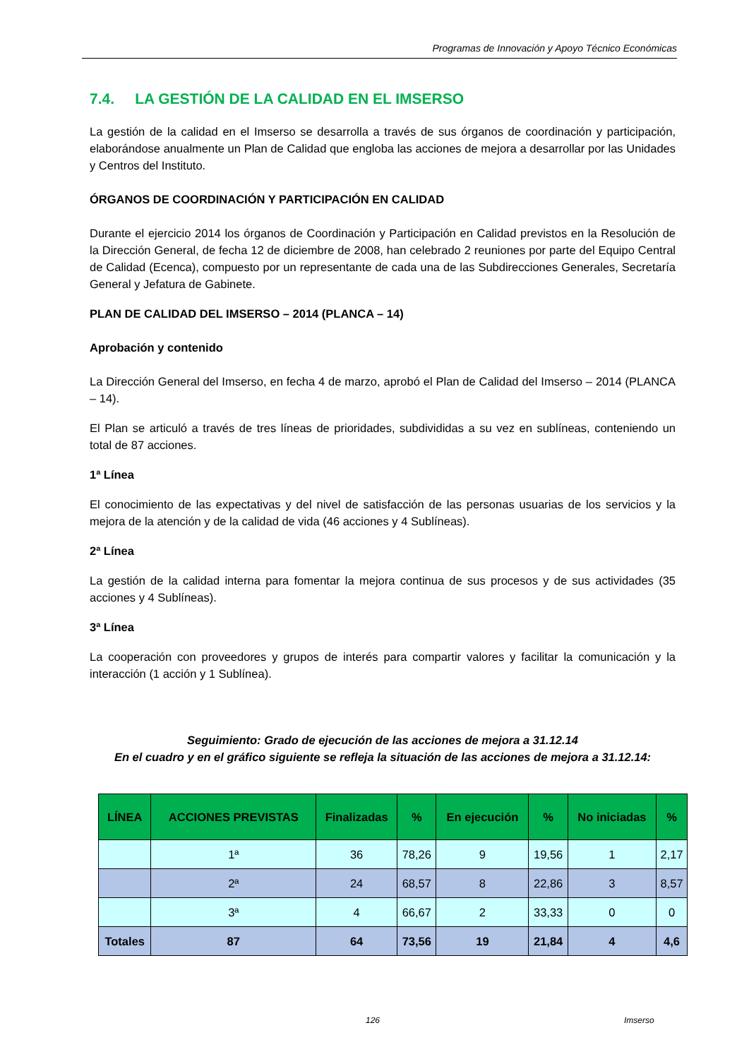Programas de Innovación y Apoyo Técnico Económicas
7.4. LA GESTIÓN DE LA CALIDAD EN EL IMSERSO
La gestión de la calidad en el Imserso se desarrolla a través de sus órganos de coordinación y participación, elaborándose anualmente un Plan de Calidad que engloba las acciones de mejora a desarrollar por las Unidades y Centros del Instituto.
ÓRGANOS DE COORDINACIÓN Y PARTICIPACIÓN EN CALIDAD
Durante el ejercicio 2014 los órganos de Coordinación y Participación en Calidad previstos en la Resolución de la Dirección General, de fecha 12 de diciembre de 2008, han celebrado 2 reuniones por parte del Equipo Central de Calidad (Ecenca), compuesto por un representante de cada una de las Subdirecciones Generales, Secretaría General y Jefatura de Gabinete.
PLAN DE CALIDAD DEL IMSERSO – 2014 (PLANCA – 14)
Aprobación y contenido
La Dirección General del Imserso, en fecha 4 de marzo, aprobó el Plan de Calidad del Imserso – 2014 (PLANCA – 14).
El Plan se articuló a través de tres líneas de prioridades, subdivididas a su vez en sublíneas, conteniendo un total de 87 acciones.
1ª Línea
El conocimiento de las expectativas y del nivel de satisfacción de las personas usuarias de los servicios y la mejora de la atención y de la calidad de vida (46 acciones y 4 Sublíneas).
2ª Línea
La gestión de la calidad interna para fomentar la mejora continua de sus procesos y de sus actividades (35 acciones y 4 Sublíneas).
3ª Línea
La cooperación con proveedores y grupos de interés para compartir valores y facilitar la comunicación y la interacción (1 acción y 1 Sublínea).
Seguimiento: Grado de ejecución de las acciones de mejora a 31.12.14
En el cuadro y en el gráfico siguiente se refleja la situación de las acciones de mejora a 31.12.14:
| LÍNEA | ACCIONES PREVISTAS | Finalizadas | % | En ejecución | % | No iniciadas | % |
| --- | --- | --- | --- | --- | --- | --- | --- |
| | 1ª | 36 | 78,26 | 9 | 19,56 | 1 | 2,17 |
| | 2ª | 24 | 68,57 | 8 | 22,86 | 3 | 8,57 |
| | 3ª | 4 | 66,67 | 2 | 33,33 | 0 | 0 |
| Totales | 87 | 64 | 73,56 | 19 | 21,84 | 4 | 4,6 |
126 Imserso